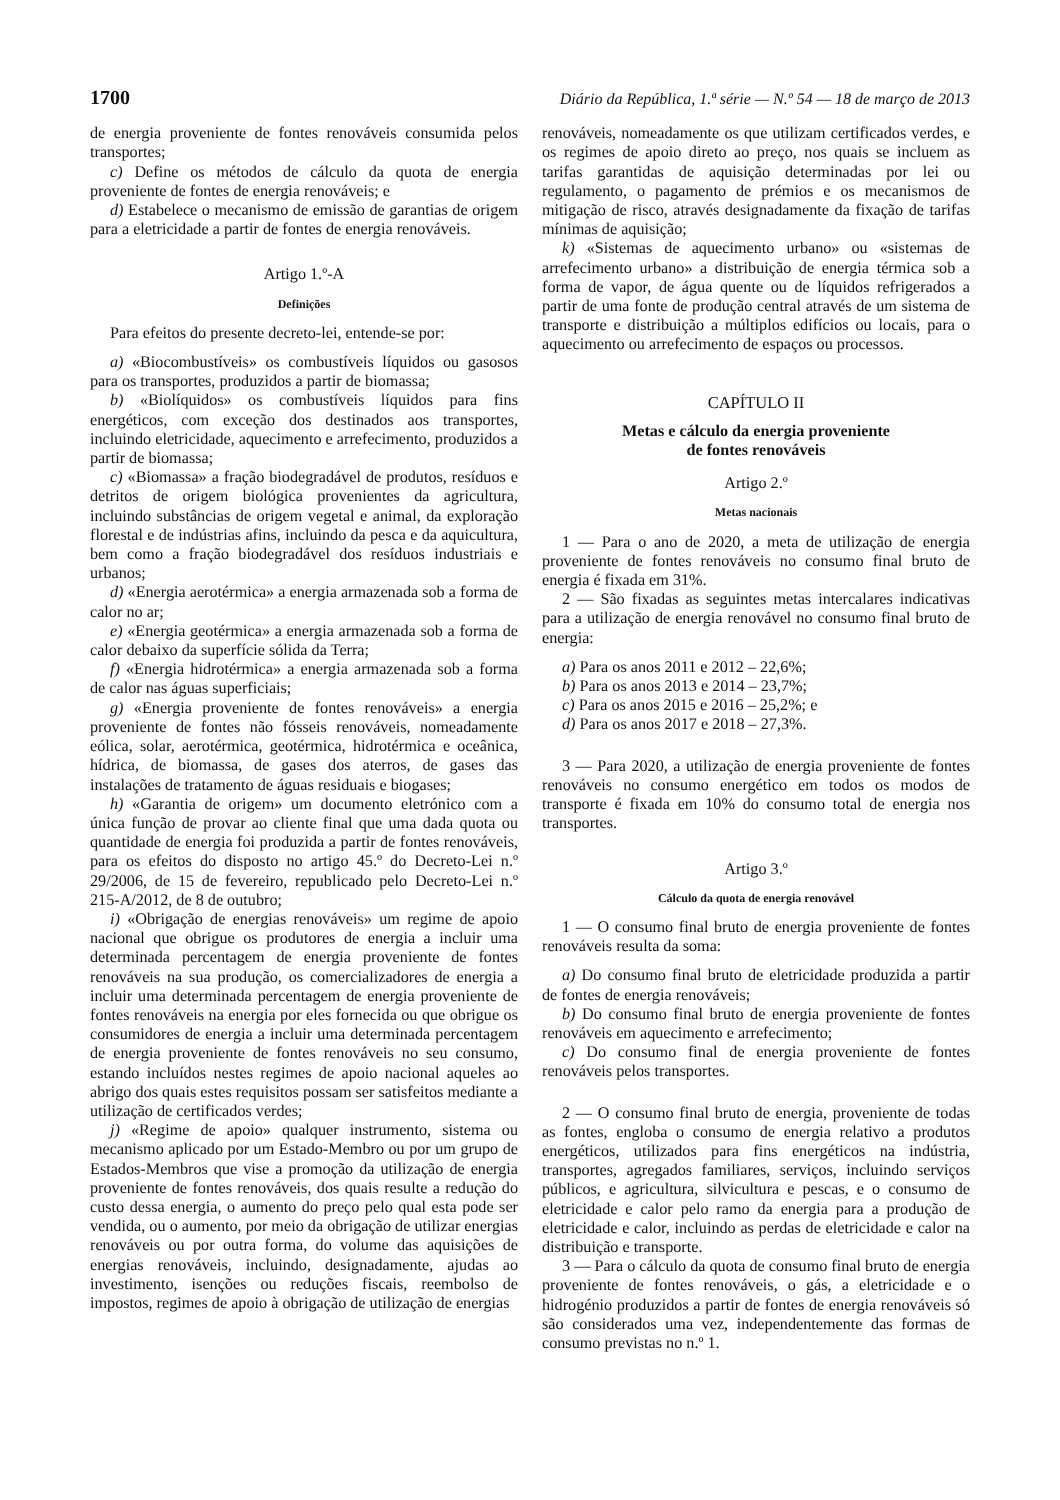1700 Diário da República, 1.ª série — N.º 54 — 18 de março de 2013
de energia proveniente de fontes renováveis consumida pelos transportes;
c) Define os métodos de cálculo da quota de energia proveniente de fontes de energia renováveis; e
d) Estabelece o mecanismo de emissão de garantias de origem para a eletricidade a partir de fontes de energia renováveis.
Artigo 1.º-A
Definições
Para efeitos do presente decreto-lei, entende-se por:
a) «Biocombustíveis» os combustíveis líquidos ou gasosos para os transportes, produzidos a partir de biomassa;
b) «Biolíquidos» os combustíveis líquidos para fins energéticos, com exceção dos destinados aos transportes, incluindo eletricidade, aquecimento e arrefecimento, produzidos a partir de biomassa;
c) «Biomassa» a fração biodegradável de produtos, resíduos e detritos de origem biológica provenientes da agricultura, incluindo substâncias de origem vegetal e animal, da exploração florestal e de indústrias afins, incluindo da pesca e da aquicultura, bem como a fração biodegradável dos resíduos industriais e urbanos;
d) «Energia aerotérmica» a energia armazenada sob a forma de calor no ar;
e) «Energia geotérmica» a energia armazenada sob a forma de calor debaixo da superfície sólida da Terra;
f) «Energia hidrotérmica» a energia armazenada sob a forma de calor nas águas superficiais;
g) «Energia proveniente de fontes renováveis» a energia proveniente de fontes não fósseis renováveis, nomeadamente eólica, solar, aerotérmica, geotérmica, hidrotérmica e oceânica, hídrica, de biomassa, de gases dos aterros, de gases das instalações de tratamento de águas residuais e biogases;
h) «Garantia de origem» um documento eletrónico com a única função de provar ao cliente final que uma dada quota ou quantidade de energia foi produzida a partir de fontes renováveis, para os efeitos do disposto no artigo 45.º do Decreto-Lei n.º 29/2006, de 15 de fevereiro, republicado pelo Decreto-Lei n.º 215-A/2012, de 8 de outubro;
i) «Obrigação de energias renováveis» um regime de apoio nacional que obrigue os produtores de energia a incluir uma determinada percentagem de energia proveniente de fontes renováveis na sua produção, os comercializadores de energia a incluir uma determinada percentagem de energia proveniente de fontes renováveis na energia por eles fornecida ou que obrigue os consumidores de energia a incluir uma determinada percentagem de energia proveniente de fontes renováveis no seu consumo, estando incluídos nestes regimes de apoio nacional aqueles ao abrigo dos quais estes requisitos possam ser satisfeitos mediante a utilização de certificados verdes;
j) «Regime de apoio» qualquer instrumento, sistema ou mecanismo aplicado por um Estado-Membro ou por um grupo de Estados-Membros que vise a promoção da utilização de energia proveniente de fontes renováveis, dos quais resulte a redução do custo dessa energia, o aumento do preço pelo qual esta pode ser vendida, ou o aumento, por meio da obrigação de utilizar energias renováveis ou por outra forma, do volume das aquisições de energias renováveis, incluindo, designadamente, ajudas ao investimento, isenções ou reduções fiscais, reembolso de impostos, regimes de apoio à obrigação de utilização de energias
renováveis, nomeadamente os que utilizam certificados verdes, e os regimes de apoio direto ao preço, nos quais se incluem as tarifas garantidas de aquisição determinadas por lei ou regulamento, o pagamento de prémios e os mecanismos de mitigação de risco, através designadamente da fixação de tarifas mínimas de aquisição;
k) «Sistemas de aquecimento urbano» ou «sistemas de arrefecimento urbano» a distribuição de energia térmica sob a forma de vapor, de água quente ou de líquidos refrigerados a partir de uma fonte de produção central através de um sistema de transporte e distribuição a múltiplos edifícios ou locais, para o aquecimento ou arrefecimento de espaços ou processos.
CAPÍTULO II
Metas e cálculo da energia proveniente
de fontes renováveis
Artigo 2.º
Metas nacionais
1 — Para o ano de 2020, a meta de utilização de energia proveniente de fontes renováveis no consumo final bruto de energia é fixada em 31%.
2 — São fixadas as seguintes metas intercalares indicativas para a utilização de energia renovável no consumo final bruto de energia:
a) Para os anos 2011 e 2012 – 22,6%;
b) Para os anos 2013 e 2014 – 23,7%;
c) Para os anos 2015 e 2016 – 25,2%; e
d) Para os anos 2017 e 2018 – 27,3%.
3 — Para 2020, a utilização de energia proveniente de fontes renováveis no consumo energético em todos os modos de transporte é fixada em 10% do consumo total de energia nos transportes.
Artigo 3.º
Cálculo da quota de energia renovável
1 — O consumo final bruto de energia proveniente de fontes renováveis resulta da soma:
a) Do consumo final bruto de eletricidade produzida a partir de fontes de energia renováveis;
b) Do consumo final bruto de energia proveniente de fontes renováveis em aquecimento e arrefecimento;
c) Do consumo final de energia proveniente de fontes renováveis pelos transportes.
2 — O consumo final bruto de energia, proveniente de todas as fontes, engloba o consumo de energia relativo a produtos energéticos, utilizados para fins energéticos na indústria, transportes, agregados familiares, serviços, incluindo serviços públicos, e agricultura, silvicultura e pescas, e o consumo de eletricidade e calor pelo ramo da energia para a produção de eletricidade e calor, incluindo as perdas de eletricidade e calor na distribuição e transporte.
3 — Para o cálculo da quota de consumo final bruto de energia proveniente de fontes renováveis, o gás, a eletricidade e o hidrogénio produzidos a partir de fontes de energia renováveis só são considerados uma vez, independentemente das formas de consumo previstas no n.º 1.